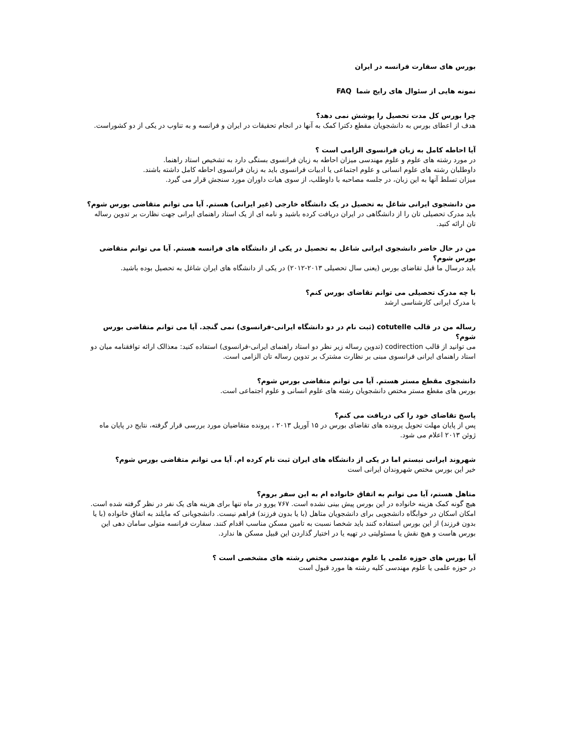بورس های سفارت فرانسه در ایران
نمونه هایی از سئوال های رایج شما FAQ
چرا بورس کل مدت تحصیل را پوشش نمی دهد؟
هدف از اعطای بورس به دانشجویان مقطع دکترا کمک به آنها در انجام تحقیقات در ایران و فرانسه و به تناوب در یکی از دو کشوراست.
آیا احاطه کامل به زبان فرانسوی الزامی است ؟
در مورد رشته های علوم و علوم مهندسی میزان احاطه به زبان فرانسوی بستگی دارد به تشخیص استاد راهنما.
داوطلبان رشته های علوم انسانی و علوم اجتماعی یا ادبیات فرانسوی باید به زبان فرانسوی احاطه کامل داشته باشند.
میزان تسلط آنها به این زبان، در جلسه مصاحبه با داوطلب، از سوی هیات داوران مورد سنجش قرار می گیرد.
من دانشجوی ایرانی شاغل به تحصیل در یک دانشگاه خارجی (غیر ایرانی) هستم. آیا می توانم متقاضی بورس شوم؟
باید مدرک تحصیلی تان را از دانشگاهی در ایران دریافت کرده باشید و نامه ای از یک استاد راهنمای ایرانی جهت نظارت بر تدوین رساله تان ارائه کنید.
من در حال حاضر دانشجوی ایرانی شاغل به تحصیل در یکی از دانشگاه های فرانسه هستم. آیا می توانم متقاضی بورس شوم؟
باید درسال ما قبل تقاضای بورس (یعنی سال تحصیلی ۲۰۱۳-۲۰۱۲) در یکی از دانشگاه های ایران شاغل به تحصیل بوده باشید.
با چه مدرک تحصیلی می توانم تقاضای بورس کنم؟
با مدرک ایرانی کارشناسی ارشد
رساله من در قالب cotutelle (ثبت نام در دو دانشگاه ایرانی-فرانسوی) نمی گنجد. آیا می توانم متقاضی بورس شوم؟
می توانید از قالب codirection (تدوین رساله زیر نظر دو استاد راهنمای ایرانی-فرانسوی) استفاده کنید: معذالک ارائه توافقنامه میان دو استاد راهنمای ایرانی فرانسوی مبنی بر نظارت مشترک بر تدوین رساله تان الزامی است.
دانشجوی مقطع مستر هستم. آیا می توانم متقاضی بورس شوم؟
بورس های مقطع مستر مختص دانشجویان رشته های علوم انسانی و علوم اجتماعی است.
پاسخ تقاضای خود را کی دریافت می کنم؟
پس از پایان مهلت تحویل پرونده های تقاضای بورس در ۱۵ آوریل ۲۰۱۳ ، پرونده متقاضیان مورد بررسی قرار گرفته، نتایج در پایان ماه ژوئن ۲۰۱۳ اعلام می شود.
شهروند ایرانی نیستم اما در یکی از دانشگاه های ایران ثبت نام کرده ام. آیا می توانم متقاضی بورس شوم؟
خیر این بورس مختص شهروندان ایرانی است
متاهل هستم، آیا می توانم به اتفاق خانواده ام به این سفر بروم؟
هیچ گونه کمک هزینه خانواده در این بورس پیش بینی نشده است. ۷۶۷ یورو در ماه تنها برای هزینه های یک نفر در نظر گرفته شده است. امکان اسکان در خوابگاه دانشجویی برای دانشجویان متاهل (با یا بدون فرزند) فراهم نیست. دانشجویانی که مایلند به اتفاق خانواده (با یا بدون فرزند) از این بورس استفاده کنند باید شخصا نسبت به تامین مسکن مناسب اقدام کنند. سفارت فرانسه متولی سامان دهی این بورس هاست و هیچ نقش یا مسئولیتی در تهیه یا در اختیار گذاردن این قبیل مسکن ها ندارد.
آیا بورس های حوزه علمی یا علوم مهندسی مختص رشته های مشخصی است ؟
در حوزه علمی یا علوم مهندسی کلیه رشته ها مورد قبول است